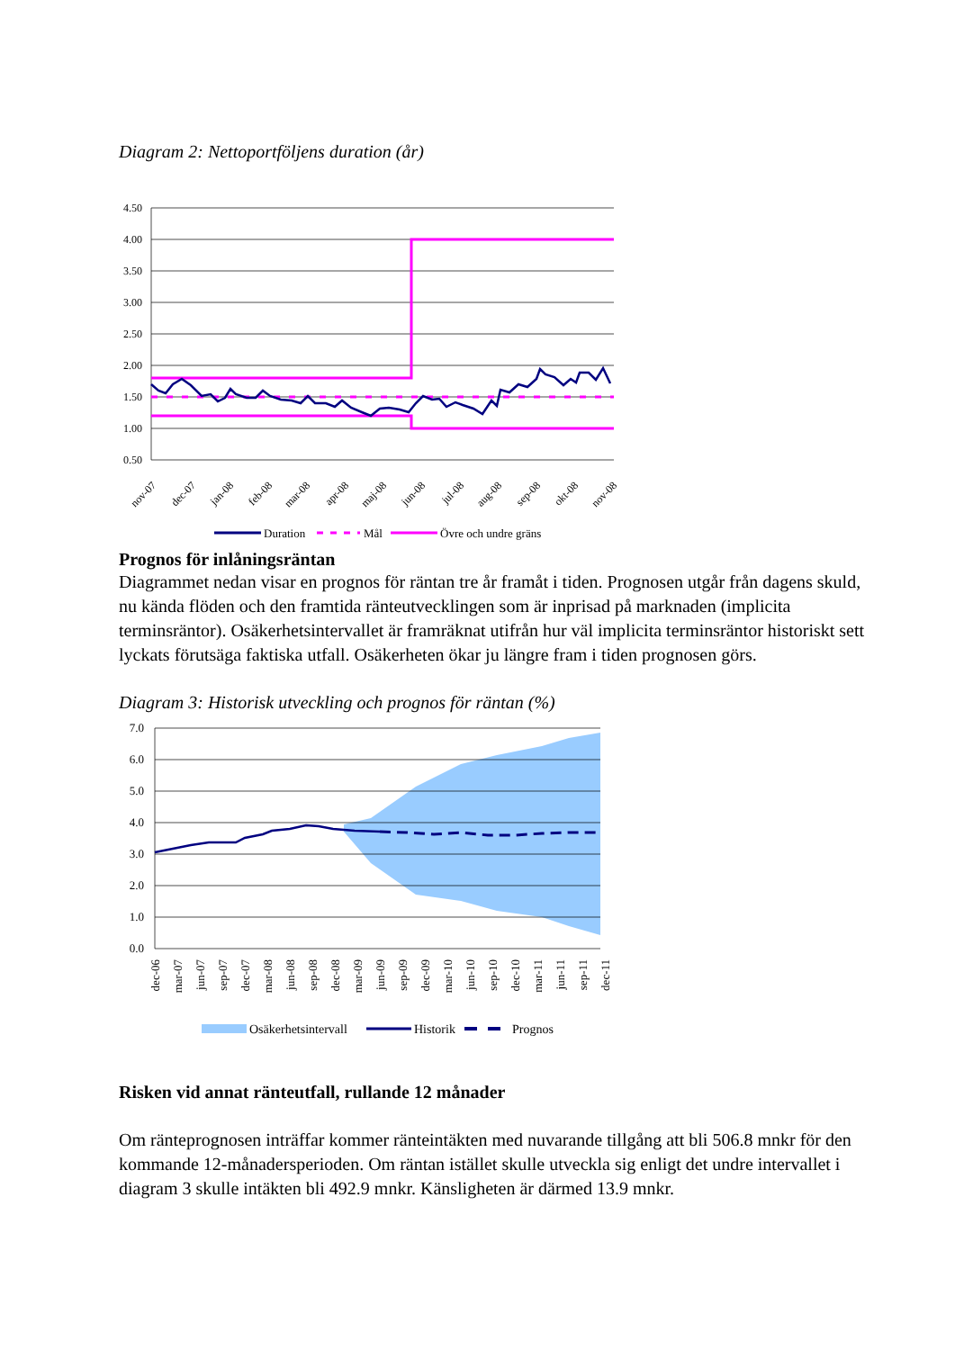Diagram 2: Nettoportföljens duration (år)
4.50
4.00
3.50
3.00
2.50
2.00
1.50
1.00
0.50
nov-07
dec-07
jan-08
feb-08
mar-08
apr-08
maj-08
jun-08
jul-08
aug-08
sep-08
okt-08
nov-08
Duration
Mål
Övre och undre gräns
Prognos för inlåningsräntan
Diagrammet nedan visar en prognos för räntan tre år framåt i tiden. Prognosen utgår från dagens skuld, nu kända flöden och den framtida ränteutvecklingen som är inprisad på marknaden (implicita terminsräntor). Osäkerhetsintervallet är framräknat utifrån hur väl implicita terminsräntor historiskt sett lyckats förutsäga faktiska utfall. Osäkerheten ökar ju längre fram i tiden prognosen görs.
Diagram 3: Historisk utveckling och prognos för räntan (%)
7.0
6.0
5.0
4.0
3.0
2.0
1.0
0.0
dec-06
mar-07
jun-07
sep-07
dec-07
mar-08
jun-08
sep-08
dec-08
mar-09
jun-09
sep-09
dec-09
mar-10
jun-10
sep-10
dec-10
mar-11
jun-11
sep-11
dec-11
Osäkerhetsintervall
Historik
Prognos
Risken vid annat ränteutfall, rullande 12 månader
Om ränteprognosen inträffar kommer ränteintäkten med nuvarande tillgång att bli 506.8 mnkr för den kommande 12-månadersperioden. Om räntan istället skulle utveckla sig enligt det undre intervallet i diagram 3 skulle intäkten bli 492.9 mnkr. Känsligheten är därmed 13.9 mnkr.